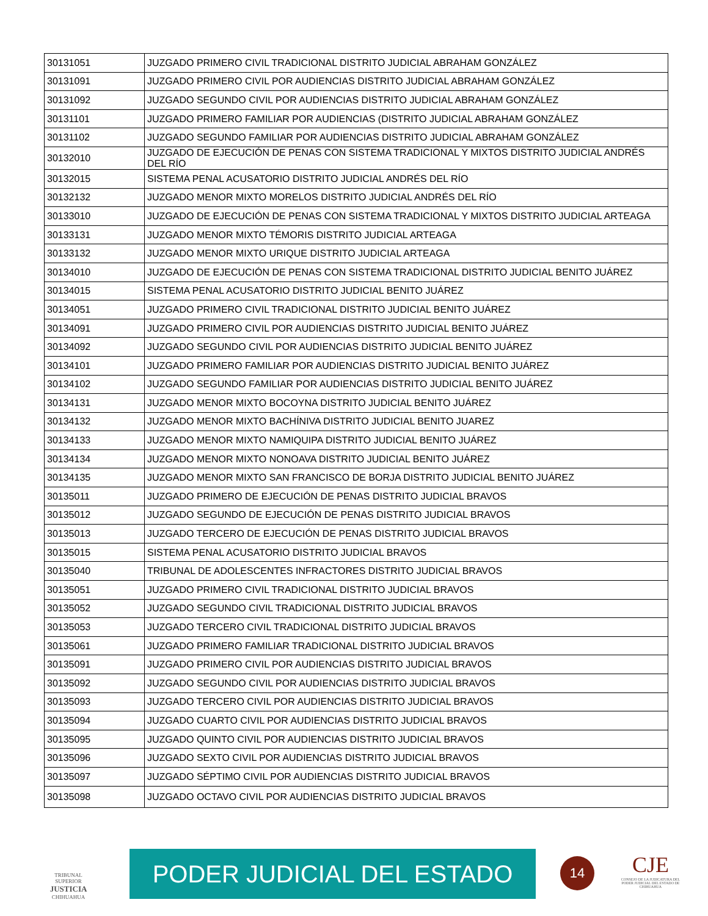| 30131051 | JUZGADO PRIMERO CIVIL TRADICIONAL DISTRITO JUDICIAL ABRAHAM GONZÁLEZ |
| 30131091 | JUZGADO PRIMERO CIVIL POR AUDIENCIAS DISTRITO JUDICIAL ABRAHAM GONZÁLEZ |
| 30131092 | JUZGADO SEGUNDO CIVIL POR AUDIENCIAS DISTRITO JUDICIAL ABRAHAM GONZÁLEZ |
| 30131101 | JUZGADO PRIMERO FAMILIAR POR AUDIENCIAS (DISTRITO JUDICIAL ABRAHAM GONZÁLEZ |
| 30131102 | JUZGADO SEGUNDO FAMILIAR POR AUDIENCIAS DISTRITO JUDICIAL ABRAHAM GONZÁLEZ |
| 30132010 | JUZGADO DE EJECUCIÓN DE PENAS CON SISTEMA TRADICIONAL Y MIXTOS DISTRITO JUDICIAL ANDRÉS DEL RÍO |
| 30132015 | SISTEMA PENAL ACUSATORIO DISTRITO JUDICIAL ANDRÉS DEL RÍO |
| 30132132 | JUZGADO MENOR MIXTO MORELOS DISTRITO JUDICIAL ANDRÉS DEL RÍO |
| 30133010 | JUZGADO DE EJECUCIÓN DE PENAS CON SISTEMA TRADICIONAL Y MIXTOS DISTRITO JUDICIAL ARTEAGA |
| 30133131 | JUZGADO MENOR MIXTO TÉMORIS DISTRITO JUDICIAL ARTEAGA |
| 30133132 | JUZGADO MENOR MIXTO URIQUE DISTRITO JUDICIAL ARTEAGA |
| 30134010 | JUZGADO DE EJECUCIÓN DE PENAS CON SISTEMA TRADICIONAL DISTRITO JUDICIAL BENITO JUÁREZ |
| 30134015 | SISTEMA PENAL ACUSATORIO DISTRITO JUDICIAL BENITO JUÁREZ |
| 30134051 | JUZGADO PRIMERO CIVIL TRADICIONAL DISTRITO JUDICIAL BENITO JUÁREZ |
| 30134091 | JUZGADO PRIMERO CIVIL POR AUDIENCIAS DISTRITO JUDICIAL BENITO JUÁREZ |
| 30134092 | JUZGADO SEGUNDO CIVIL POR AUDIENCIAS DISTRITO JUDICIAL BENITO JUÁREZ |
| 30134101 | JUZGADO PRIMERO FAMILIAR POR AUDIENCIAS DISTRITO JUDICIAL BENITO JUÁREZ |
| 30134102 | JUZGADO SEGUNDO FAMILIAR POR AUDIENCIAS DISTRITO JUDICIAL BENITO JUÁREZ |
| 30134131 | JUZGADO MENOR MIXTO BOCOYNA DISTRITO JUDICIAL BENITO JUÁREZ |
| 30134132 | JUZGADO MENOR MIXTO BACHÍNIVA DISTRITO JUDICIAL BENITO JUAREZ |
| 30134133 | JUZGADO MENOR MIXTO NAMIQUIPA DISTRITO JUDICIAL BENITO JUÁREZ |
| 30134134 | JUZGADO MENOR MIXTO NONOAVA DISTRITO JUDICIAL BENITO JUÁREZ |
| 30134135 | JUZGADO MENOR MIXTO SAN FRANCISCO DE BORJA DISTRITO JUDICIAL BENITO JUÁREZ |
| 30135011 | JUZGADO PRIMERO DE EJECUCIÓN DE PENAS DISTRITO JUDICIAL BRAVOS |
| 30135012 | JUZGADO SEGUNDO DE EJECUCIÓN DE PENAS DISTRITO JUDICIAL BRAVOS |
| 30135013 | JUZGADO TERCERO DE EJECUCIÓN DE PENAS DISTRITO JUDICIAL BRAVOS |
| 30135015 | SISTEMA PENAL ACUSATORIO DISTRITO JUDICIAL BRAVOS |
| 30135040 | TRIBUNAL DE ADOLESCENTES INFRACTORES DISTRITO JUDICIAL BRAVOS |
| 30135051 | JUZGADO PRIMERO CIVIL TRADICIONAL DISTRITO JUDICIAL BRAVOS |
| 30135052 | JUZGADO SEGUNDO CIVIL TRADICIONAL DISTRITO JUDICIAL BRAVOS |
| 30135053 | JUZGADO TERCERO CIVIL TRADICIONAL DISTRITO JUDICIAL BRAVOS |
| 30135061 | JUZGADO PRIMERO FAMILIAR TRADICIONAL DISTRITO JUDICIAL BRAVOS |
| 30135091 | JUZGADO PRIMERO CIVIL POR AUDIENCIAS DISTRITO JUDICIAL BRAVOS |
| 30135092 | JUZGADO SEGUNDO CIVIL POR AUDIENCIAS DISTRITO JUDICIAL BRAVOS |
| 30135093 | JUZGADO TERCERO CIVIL POR AUDIENCIAS DISTRITO JUDICIAL BRAVOS |
| 30135094 | JUZGADO CUARTO CIVIL POR AUDIENCIAS DISTRITO JUDICIAL BRAVOS |
| 30135095 | JUZGADO QUINTO CIVIL POR AUDIENCIAS DISTRITO JUDICIAL BRAVOS |
| 30135096 | JUZGADO SEXTO CIVIL POR AUDIENCIAS DISTRITO JUDICIAL BRAVOS |
| 30135097 | JUZGADO SÉPTIMO CIVIL POR AUDIENCIAS DISTRITO JUDICIAL BRAVOS |
| 30135098 | JUZGADO OCTAVO CIVIL POR AUDIENCIAS DISTRITO JUDICIAL BRAVOS |
TRIBUNAL SUPERIOR JUSTICIA
CHIHUAHUA
PODER JUDICIAL DEL ESTADO 14
CJE
CONSEJO DE LA JUDICATURA DEL PODER JUDICIAL DEL ESTADO DE CHIHUAHUA